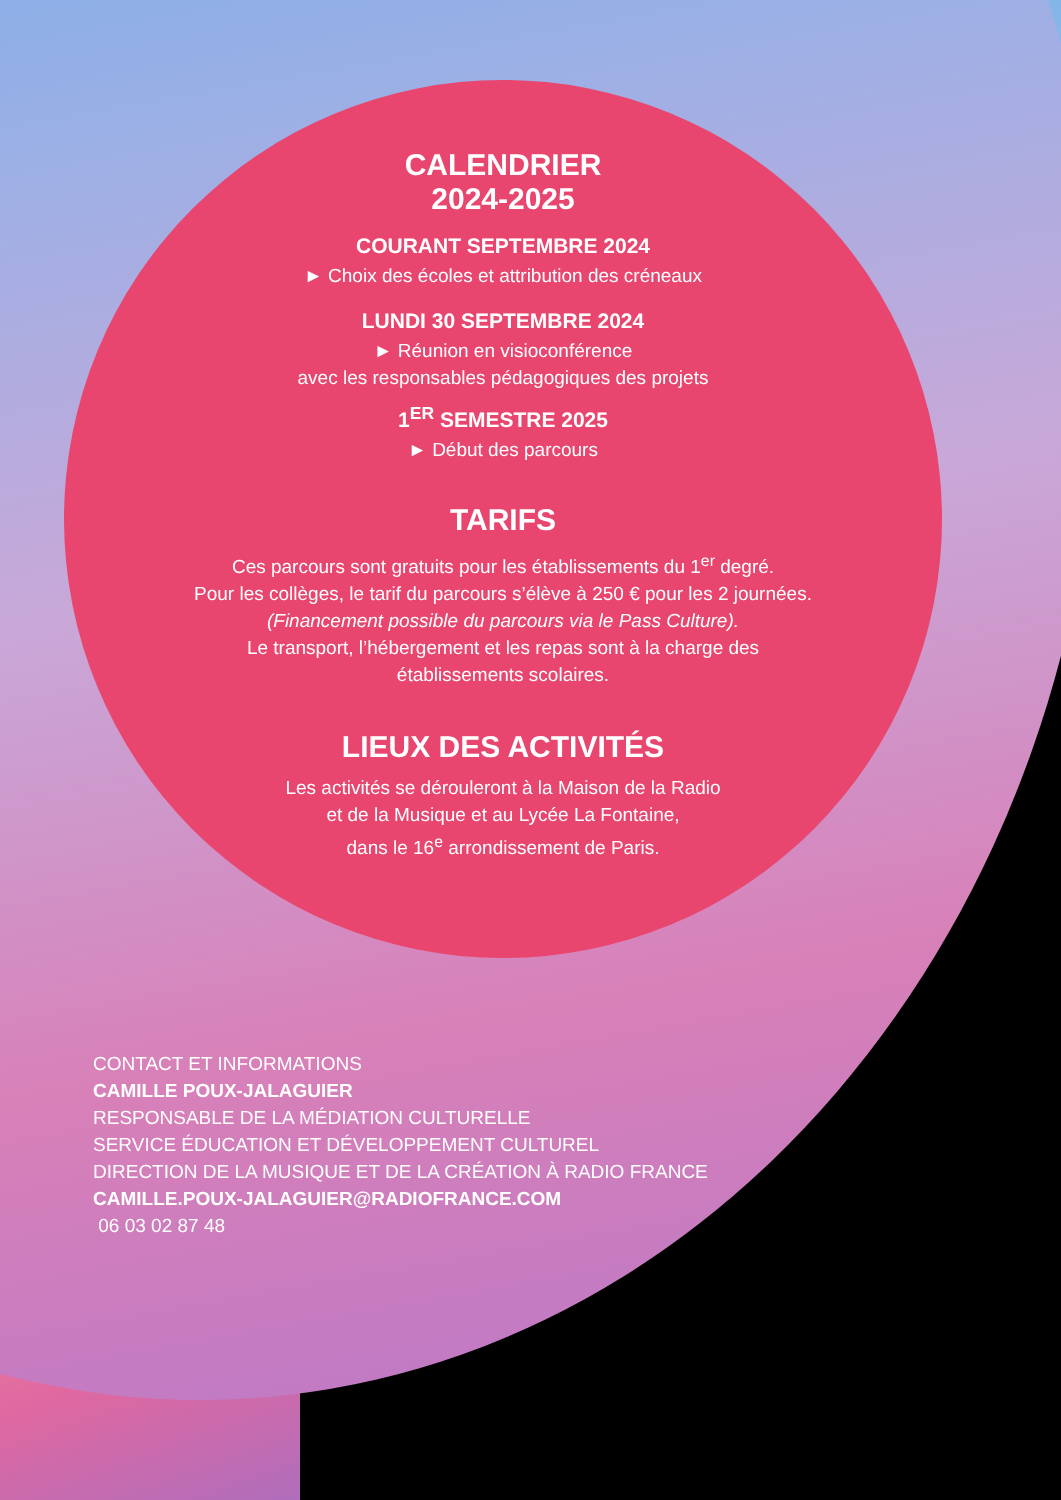CALENDRIER
2024-2025
COURANT SEPTEMBRE 2024
► Choix des écoles et attribution des créneaux
LUNDI 30 SEPTEMBRE 2024
► Réunion en visioconférence
avec les responsables pédagogiques des projets
1<sup>ER</sup> SEMESTRE 2025
► Début des parcours
TARIFS
Ces parcours sont gratuits pour les établissements du 1<sup>er</sup> degré.
Pour les collèges, le tarif du parcours s’élève à 250 € pour les 2 journées.
(Financement possible du parcours via le Pass Culture).
Le transport, l’hébergement et les repas sont à la charge des
établissements scolaires.
LIEUX DES ACTIVITÉS
Les activités se dérouleront à la Maison de la Radio
et de la Musique et au Lycée La Fontaine,
dans le 16<sup>e</sup> arrondissement de Paris.
CONTACT ET INFORMATIONS
CAMILLE POUX-JALAGUIER
RESPONSABLE DE LA MÉDIATION CULTURELLE
SERVICE ÉDUCATION ET DÉVELOPPEMENT CULTUREL
DIRECTION DE LA MUSIQUE ET DE LA CRÉATION À RADIO FRANCE
CAMILLE.POUX-JALAGUIER@RADIOFRANCE.COM
06 03 02 87 48